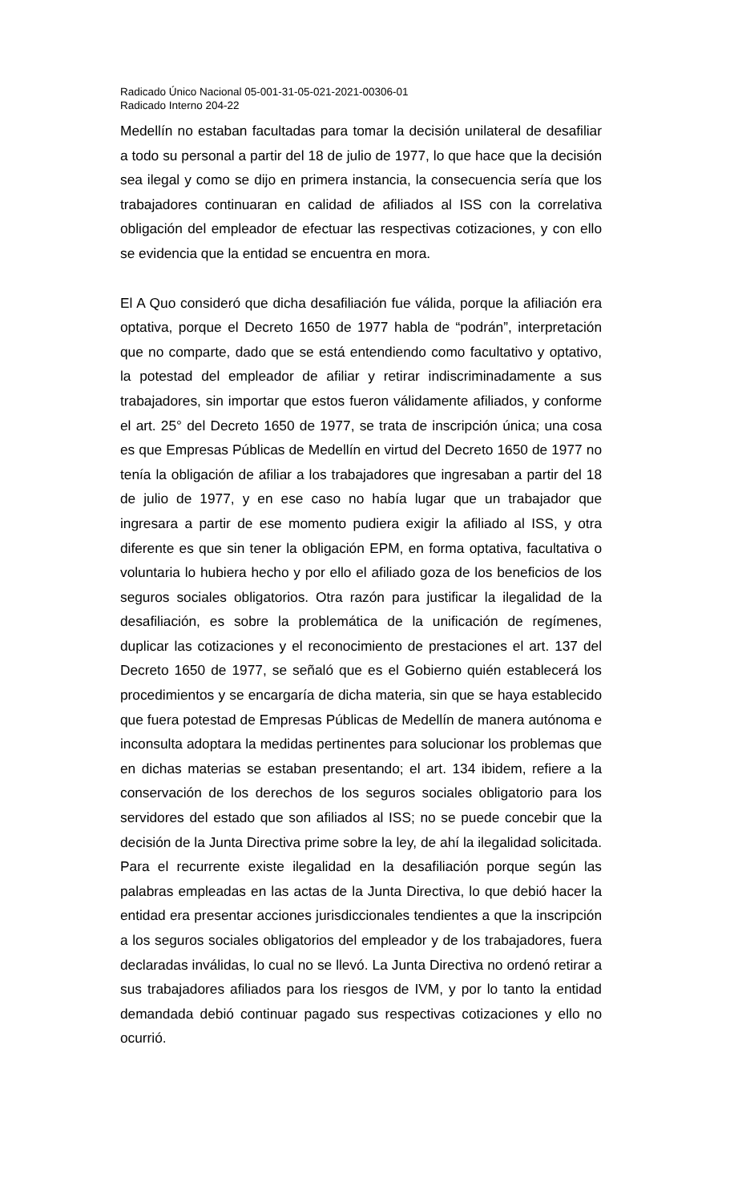Radicado Único Nacional 05-001-31-05-021-2021-00306-01
Radicado Interno 204-22
Medellín no estaban facultadas para tomar la decisión unilateral de desafiliar a todo su personal a partir del 18 de julio de 1977, lo que hace que la decisión sea ilegal y como se dijo en primera instancia, la consecuencia sería que los trabajadores continuaran en calidad de afiliados al ISS con la correlativa obligación del empleador de efectuar las respectivas cotizaciones, y con ello se evidencia que la entidad se encuentra en mora.
El A Quo consideró que dicha desafiliación fue válida, porque la afiliación era optativa, porque el Decreto 1650 de 1977 habla de “podrán”, interpretación que no comparte, dado que se está entendiendo como facultativo y optativo, la potestad del empleador de afiliar y retirar indiscriminadamente a sus trabajadores, sin importar que estos fueron válidamente afiliados, y conforme el art. 25° del Decreto 1650 de 1977, se trata de inscripción única; una cosa es que Empresas Públicas de Medellín en virtud del Decreto 1650 de 1977 no tenía la obligación de afiliar a los trabajadores que ingresaban a partir del 18 de julio de 1977, y en ese caso no había lugar que un trabajador que ingresara a partir de ese momento pudiera exigir la afiliado al ISS, y otra diferente es que sin tener la obligación EPM, en forma optativa, facultativa o voluntaria lo hubiera hecho y por ello el afiliado goza de los beneficios de los seguros sociales obligatorios. Otra razón para justificar la ilegalidad de la desafiliación, es sobre la problemática de la unificación de regímenes, duplicar las cotizaciones y el reconocimiento de prestaciones el art. 137 del Decreto 1650 de 1977, se señaló que es el Gobierno quién establecerá los procedimientos y se encargaría de dicha materia, sin que se haya establecido que fuera potestad de Empresas Públicas de Medellín de manera autónoma e inconsulta adoptara la medidas pertinentes para solucionar los problemas que en dichas materias se estaban presentando; el art. 134 ibidem, refiere a la conservación de los derechos de los seguros sociales obligatorio para los servidores del estado que son afiliados al ISS; no se puede concebir que la decisión de la Junta Directiva prime sobre la ley, de ahí la ilegalidad solicitada. Para el recurrente existe ilegalidad en la desafiliación porque según las palabras empleadas en las actas de la Junta Directiva, lo que debió hacer la entidad era presentar acciones jurisdiccionales tendientes a que la inscripción a los seguros sociales obligatorios del empleador y de los trabajadores, fuera declaradas inválidas, lo cual no se llevó. La Junta Directiva no ordenó retirar a sus trabajadores afiliados para los riesgos de IVM, y por lo tanto la entidad demandada debió continuar pagado sus respectivas cotizaciones y ello no ocurrió.